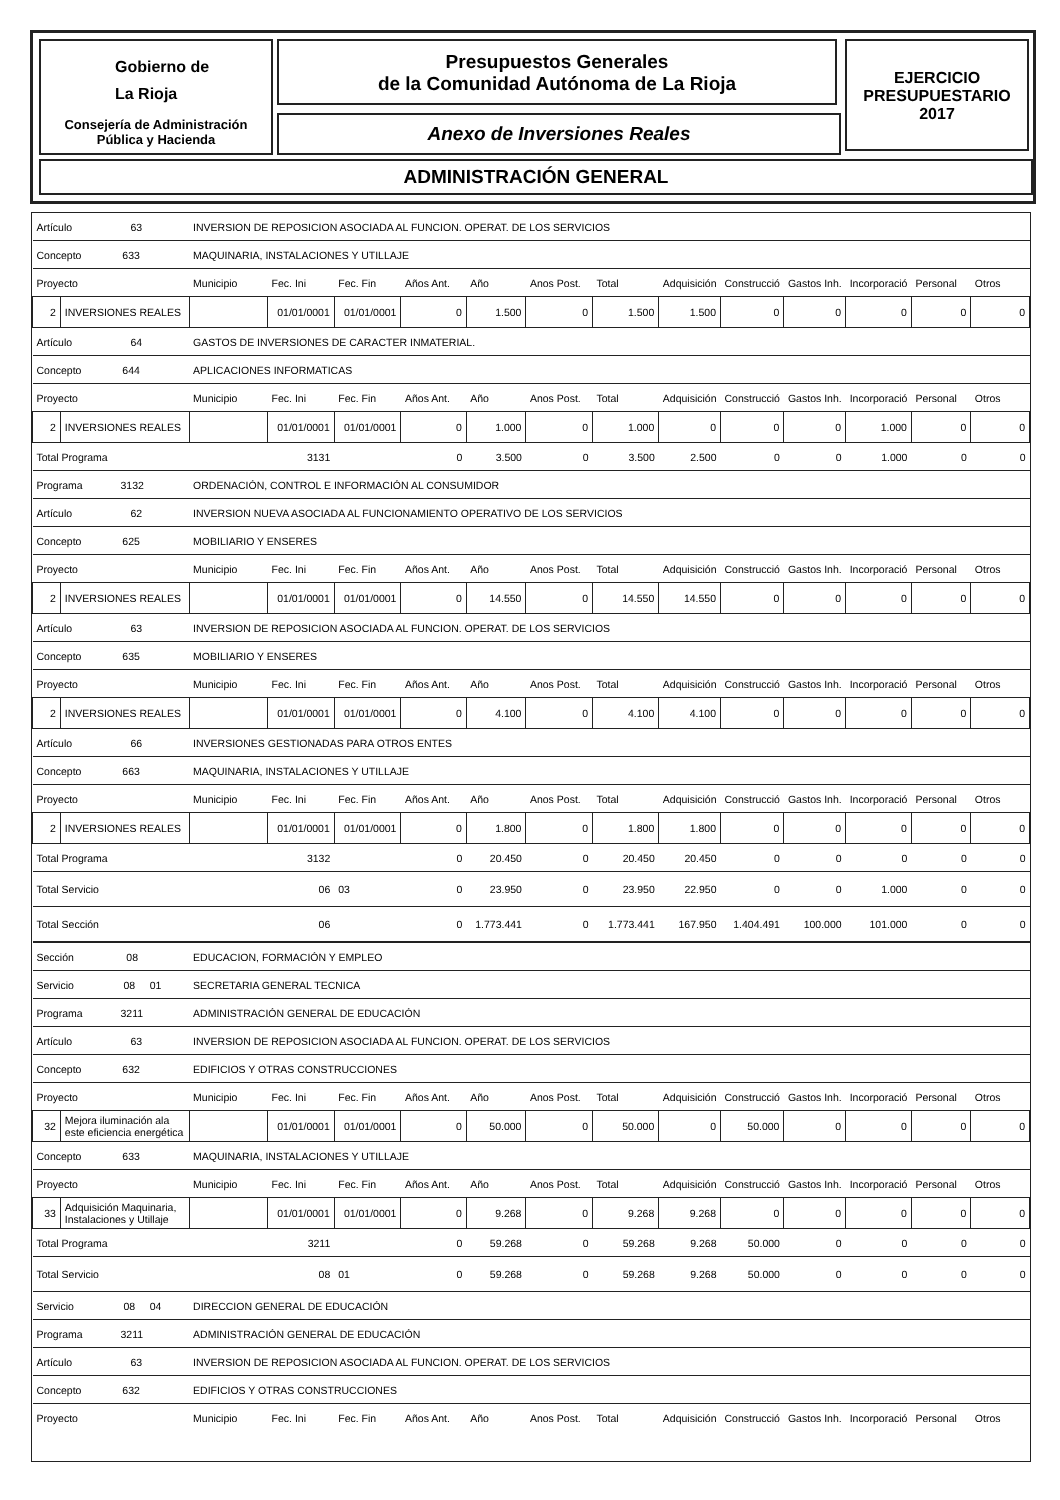Gobierno de
La Rioja
Consejería de Administración
Pública y Hacienda
Presupuestos Generales
de la Comunidad Autónoma de La Rioja
Anexo de Inversiones Reales
EJERCICIO
PRESUPUESTARIO
2017
ADMINISTRACIÓN GENERAL
| Artículo 63 | | INVERSION DE REPOSICION ASOCIADA AL FUNCION. OPERAT. DE LOS SERVICIOS | | | | | | | | | | | | |
| Concepto 633 | | MAQUINARIA, INSTALACIONES Y UTILLAJE | | | | | | | | | | | | |
| Proyecto | | Municipio | Fec. Ini | Fec. Fin | Años Ant. | Año | Anos Post. | Total | Adquisición | Construcció | Gastos Inh. | Incorporació | Personal | Otros |
| 2 | INVERSIONES REALES | | 01/01/0001 | 01/01/0001 | 0 | 1.500 | 0 | 1.500 | 1.500 | 0 | 0 | 0 | 0 | 0 |
| Artículo 64 | | GASTOS DE INVERSIONES DE CARACTER INMATERIAL. | | | | | | | | | | | | |
| Concepto 644 | | APLICACIONES INFORMATICAS | | | | | | | | | | | | |
| Proyecto | | Municipio | Fec. Ini | Fec. Fin | Años Ant. | Año | Anos Post. | Total | Adquisición | Construcció | Gastos Inh. | Incorporació | Personal | Otros |
| 2 | INVERSIONES REALES | | 01/01/0001 | 01/01/0001 | 0 | 1.000 | 0 | 1.000 | 0 | 0 | 0 | 1.000 | 0 | 0 |
| Total Programa | | 3131 | | | 0 | 3.500 | 0 | 3.500 | 2.500 | 0 | 0 | 1.000 | 0 | 0 |
| Programa 3132 | | ORDENACIÓN, CONTROL E INFORMACIÓN AL CONSUMIDOR | | | | | | | | | | | | |
| Artículo 62 | | INVERSION NUEVA ASOCIADA AL FUNCIONAMIENTO OPERATIVO DE LOS SERVICIOS | | | | | | | | | | | | |
| Concepto 625 | | MOBILIARIO Y ENSERES | | | | | | | | | | | | |
| Proyecto | | Municipio | Fec. Ini | Fec. Fin | Años Ant. | Año | Anos Post. | Total | Adquisición | Construcció | Gastos Inh. | Incorporació | Personal | Otros |
| 2 | INVERSIONES REALES | | 01/01/0001 | 01/01/0001 | 0 | 14.550 | 0 | 14.550 | 14.550 | 0 | 0 | 0 | 0 | 0 |
| Artículo 63 | | INVERSION DE REPOSICION ASOCIADA AL FUNCION. OPERAT. DE LOS SERVICIOS | | | | | | | | | | | | |
| Concepto 635 | | MOBILIARIO Y ENSERES | | | | | | | | | | | | |
| Proyecto | | Municipio | Fec. Ini | Fec. Fin | Años Ant. | Año | Anos Post. | Total | Adquisición | Construcció | Gastos Inh. | Incorporació | Personal | Otros |
| 2 | INVERSIONES REALES | | 01/01/0001 | 01/01/0001 | 0 | 4.100 | 0 | 4.100 | 4.100 | 0 | 0 | 0 | 0 | 0 |
| Artículo 66 | | INVERSIONES GESTIONADAS PARA OTROS ENTES | | | | | | | | | | | | |
| Concepto 663 | | MAQUINARIA, INSTALACIONES Y UTILLAJE | | | | | | | | | | | | |
| Proyecto | | Municipio | Fec. Ini | Fec. Fin | Años Ant. | Año | Anos Post. | Total | Adquisición | Construcció | Gastos Inh. | Incorporació | Personal | Otros |
| 2 | INVERSIONES REALES | | 01/01/0001 | 01/01/0001 | 0 | 1.800 | 0 | 1.800 | 1.800 | 0 | 0 | 0 | 0 | 0 |
| Total Programa | | 3132 | | | 0 | 20.450 | 0 | 20.450 | 20.450 | 0 | 0 | 0 | 0 | 0 |
| Total Servicio | | 06 | | 03 | 0 | 23.950 | 0 | 23.950 | 22.950 | 0 | 0 | 1.000 | 0 | 0 |
| Total Sección | | 06 | | | 0 | 1.773.441 | 0 | 1.773.441 | 167.950 | 1.404.491 | 100.000 | 101.000 | 0 | 0 |
| Sección 08 | | EDUCACION, FORMACIÓN Y EMPLEO | | | | | | | | | | | | |
| Servicio 08 01 | | SECRETARIA GENERAL TECNICA | | | | | | | | | | | | |
| Programa 3211 | | ADMINISTRACIÓN GENERAL DE EDUCACIÓN | | | | | | | | | | | | |
| Artículo 63 | | INVERSION DE REPOSICION ASOCIADA AL FUNCION. OPERAT. DE LOS SERVICIOS | | | | | | | | | | | | |
| Concepto 632 | | EDIFICIOS Y OTRAS CONSTRUCCIONES | | | | | | | | | | | | |
| Proyecto | | Municipio | Fec. Ini | Fec. Fin | Años Ant. | Año | Anos Post. | Total | Adquisición | Construcció | Gastos Inh. | Incorporació | Personal | Otros |
| 32 | Mejora iluminación ala este eficiencia energética | | 01/01/0001 | 01/01/0001 | 0 | 50.000 | 0 | 50.000 | 0 | 50.000 | 0 | 0 | 0 | 0 |
| Concepto 633 | | MAQUINARIA, INSTALACIONES Y UTILLAJE | | | | | | | | | | | | |
| Proyecto | | Municipio | Fec. Ini | Fec. Fin | Años Ant. | Año | Anos Post. | Total | Adquisición | Construcció | Gastos Inh. | Incorporació | Personal | Otros |
| 33 | Adquisición Maquinaria, Instalaciones y Utillaje | | 01/01/0001 | 01/01/0001 | 0 | 9.268 | 0 | 9.268 | 9.268 | 0 | 0 | 0 | 0 | 0 |
| Total Programa | | 3211 | | | 0 | 59.268 | 0 | 59.268 | 9.268 | 50.000 | 0 | 0 | 0 | 0 |
| Total Servicio | | 08 | | 01 | 0 | 59.268 | 0 | 59.268 | 9.268 | 50.000 | 0 | 0 | 0 | 0 |
| Servicio 08 04 | | DIRECCION GENERAL DE EDUCACIÓN | | | | | | | | | | | | |
| Programa 3211 | | ADMINISTRACIÓN GENERAL DE EDUCACIÓN | | | | | | | | | | | | |
| Artículo 63 | | INVERSION DE REPOSICION ASOCIADA AL FUNCION. OPERAT. DE LOS SERVICIOS | | | | | | | | | | | | |
| Concepto 632 | | EDIFICIOS Y OTRAS CONSTRUCCIONES | | | | | | | | | | | | |
| Proyecto | | Municipio | Fec. Ini | Fec. Fin | Años Ant. | Año | Anos Post. | Total | Adquisición | Construcció | Gastos Inh. | Incorporació | Personal | Otros |